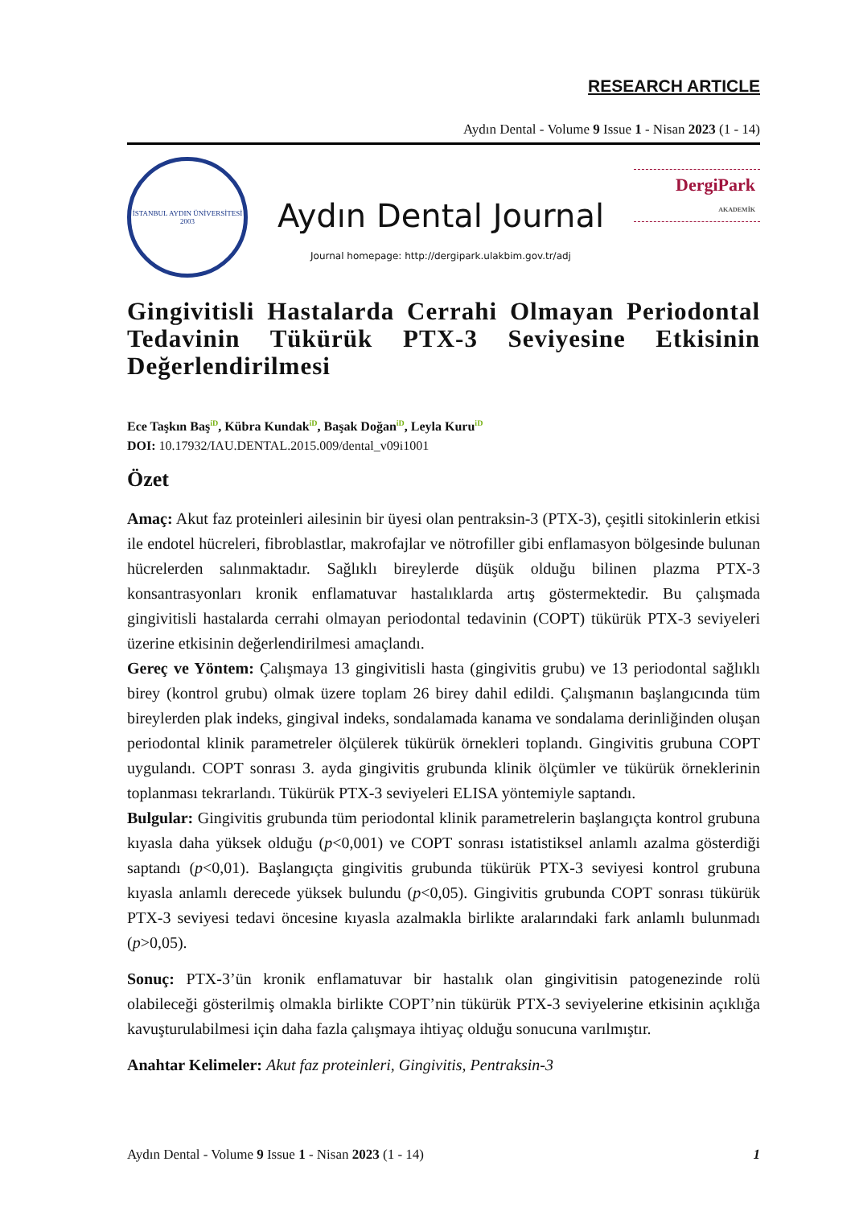RESEARCH ARTICLE
Aydın Dental - Volume 9 Issue 1 - Nisan 2023 (1 - 14)
İSTANBUL AYDIN ÜNİVERSİTESİ
2003
Aydın Dental Journal
Journal homepage: http://dergipark.ulakbim.gov.tr/adj
DergiPark
AKADEMİK
Gingivitisli Hastalarda Cerrahi Olmayan Periodontal Tedavinin Tükürük PTX-3 Seviyesine Etkisinin Değerlendirilmesi
Ece Taşkın Baş<sup>iD</sup>, Kübra Kundak<sup>iD</sup>, Başak Doğan<sup>iD</sup>, Leyla Kuru<sup>iD</sup>
DOI: 10.17932/IAU.DENTAL.2015.009/dental_v09i1001
Özet
Amaç: Akut faz proteinleri ailesinin bir üyesi olan pentraksin-3 (PTX-3), çeşitli sitokinlerin etkisi ile endotel hücreleri, fibroblastlar, makrofajlar ve nötrofiller gibi enflamasyon bölgesinde bulunan hücrelerden salınmaktadır. Sağlıklı bireylerde düşük olduğu bilinen plazma PTX-3 konsantrasyonları kronik enflamatuvar hastalıklarda artış göstermektedir. Bu çalışmada gingivitisli hastalarda cerrahi olmayan periodontal tedavinin (COPT) tükürük PTX-3 seviyeleri üzerine etkisinin değerlendirilmesi amaçlandı.
Gereç ve Yöntem: Çalışmaya 13 gingivitisli hasta (gingivitis grubu) ve 13 periodontal sağlıklı birey (kontrol grubu) olmak üzere toplam 26 birey dahil edildi. Çalışmanın başlangıcında tüm bireylerden plak indeks, gingival indeks, sondalamada kanama ve sondalama derinliğinden oluşan periodontal klinik parametreler ölçülerek tükürük örnekleri toplandı. Gingivitis grubuna COPT uygulandı. COPT sonrası 3. ayda gingivitis grubunda klinik ölçümler ve tükürük örneklerinin toplanması tekrarlandı. Tükürük PTX-3 seviyeleri ELISA yöntemiyle saptandı.
Bulgular: Gingivitis grubunda tüm periodontal klinik parametrelerin başlangıçta kontrol grubuna kıyasla daha yüksek olduğu (p<0,001) ve COPT sonrası istatistiksel anlamlı azalma gösterdiği saptandı (p<0,01). Başlangıçta gingivitis grubunda tükürük PTX-3 seviyesi kontrol grubuna kıyasla anlamlı derecede yüksek bulundu (p<0,05). Gingivitis grubunda COPT sonrası tükürük PTX-3 seviyesi tedavi öncesine kıyasla azalmakla birlikte aralarındaki fark anlamlı bulunmadı (p>0,05).
Sonuç: PTX-3’ün kronik enflamatuvar bir hastalık olan gingivitisin patogenezinde rolü olabileceği gösterilmiş olmakla birlikte COPT’nin tükürük PTX-3 seviyelerine etkisinin açıklığa kavuşturulabilmesi için daha fazla çalışmaya ihtiyaç olduğu sonucuna varılmıştır.
Anahtar Kelimeler: Akut faz proteinleri, Gingivitis, Pentraksin-3
Aydın Dental - Volume 9 Issue 1 - Nisan 2023 (1 - 14) 1